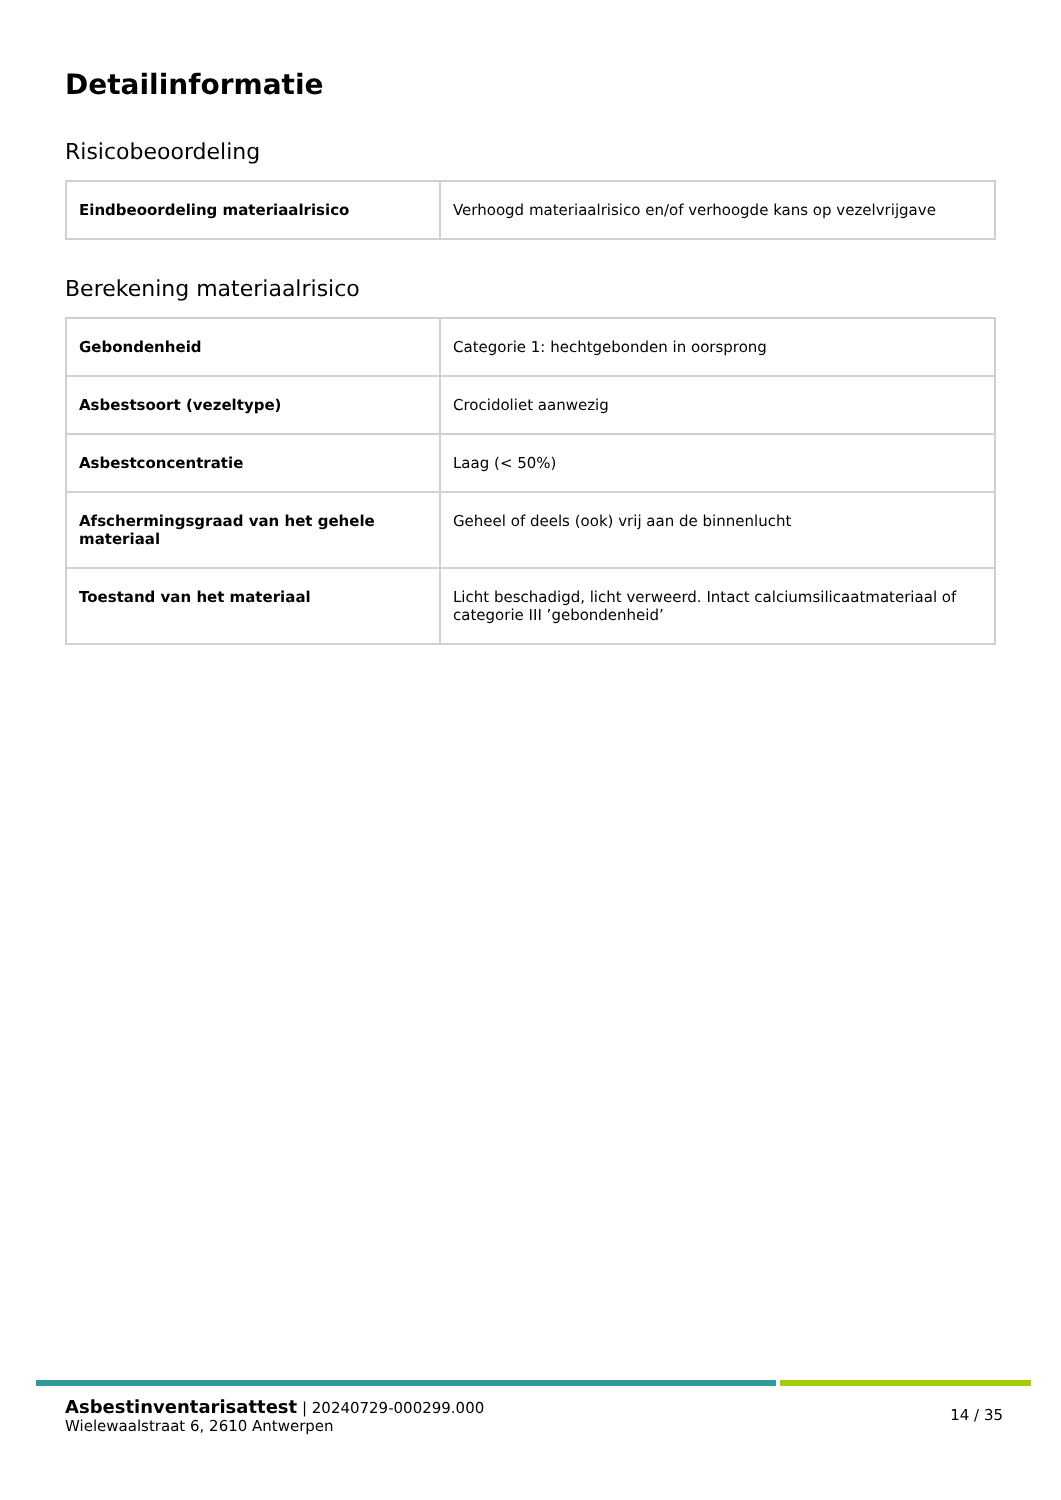Detailinformatie
Risicobeoordeling
| Eindbeoordeling materiaalrisico | Verhoogd materiaalrisico en/of verhoogde kans op vezelvrijgave |
Berekening materiaalrisico
| Gebondenheid | Categorie 1: hechtgebonden in oorsprong |
| Asbestsoort (vezeltype) | Crocidoliet aanwezig |
| Asbestconcentratie | Laag (< 50%) |
| Afschermingsgraad van het gehele materiaal | Geheel of deels (ook) vrij aan de binnenlucht |
| Toestand van het materiaal | Licht beschadigd, licht verweerd. Intact calciumsilicaatmateriaal of categorie III ’gebondenheid’ |
Asbestinventarisattest | 20240729-000299.000
Wielewaalstraat 6, 2610 Antwerpen
14 / 35